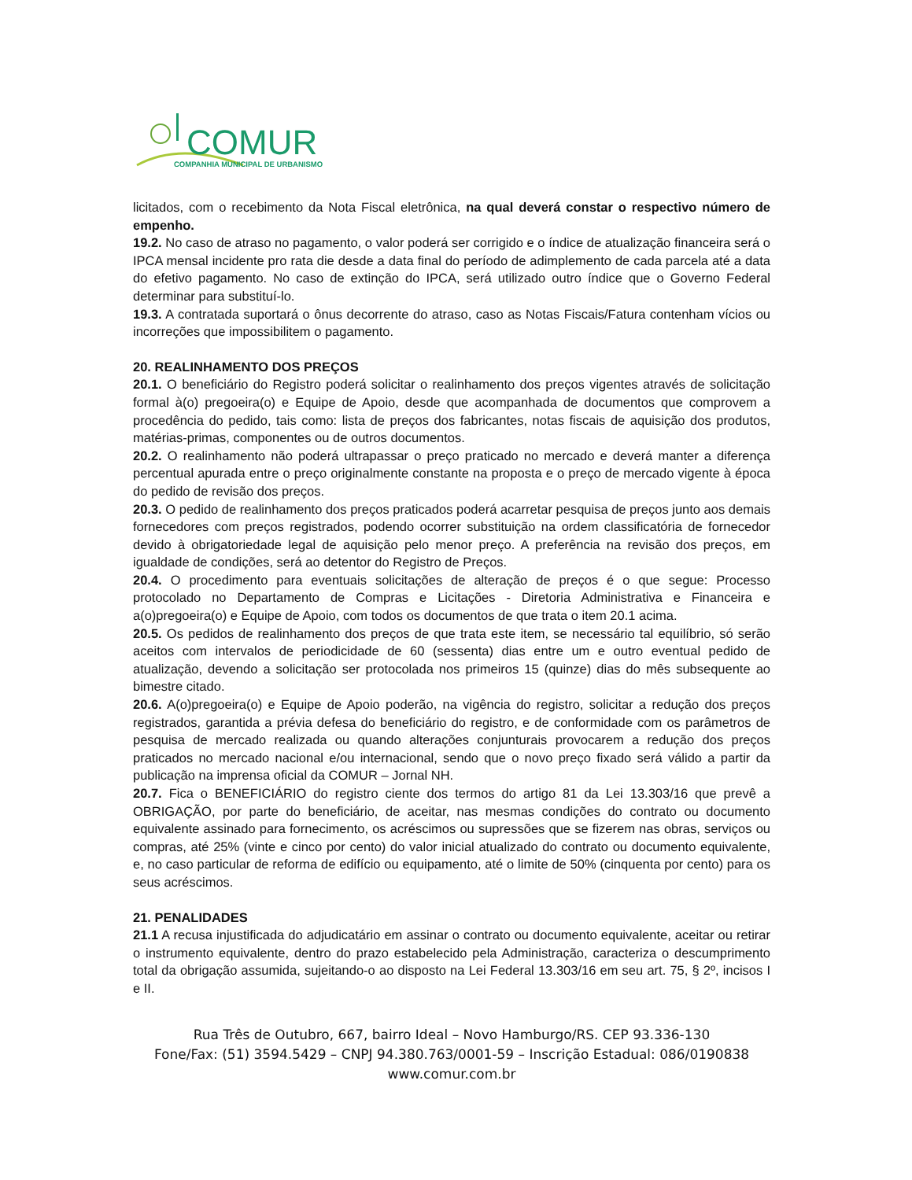COMUR
COMPANHIA MUNICIPAL DE URBANISMO
licitados, com o recebimento da Nota Fiscal eletrônica, na qual deverá constar o respectivo número de empenho.
19.2. No caso de atraso no pagamento, o valor poderá ser corrigido e o índice de atualização financeira será o IPCA mensal incidente pro rata die desde a data final do período de adimplemento de cada parcela até a data do efetivo pagamento. No caso de extinção do IPCA, será utilizado outro índice que o Governo Federal determinar para substituí-lo.
19.3. A contratada suportará o ônus decorrente do atraso, caso as Notas Fiscais/Fatura contenham vícios ou incorreções que impossibilitem o pagamento.
20. REALINHAMENTO DOS PREÇOS
20.1. O beneficiário do Registro poderá solicitar o realinhamento dos preços vigentes através de solicitação formal à(o) pregoeira(o) e Equipe de Apoio, desde que acompanhada de documentos que comprovem a procedência do pedido, tais como: lista de preços dos fabricantes, notas fiscais de aquisição dos produtos, matérias-primas, componentes ou de outros documentos.
20.2. O realinhamento não poderá ultrapassar o preço praticado no mercado e deverá manter a diferença percentual apurada entre o preço originalmente constante na proposta e o preço de mercado vigente à época do pedido de revisão dos preços.
20.3. O pedido de realinhamento dos preços praticados poderá acarretar pesquisa de preços junto aos demais fornecedores com preços registrados, podendo ocorrer substituição na ordem classificatória de fornecedor devido à obrigatoriedade legal de aquisição pelo menor preço. A preferência na revisão dos preços, em igualdade de condições, será ao detentor do Registro de Preços.
20.4. O procedimento para eventuais solicitações de alteração de preços é o que segue: Processo protocolado no Departamento de Compras e Licitações - Diretoria Administrativa e Financeira e a(o)pregoeira(o) e Equipe de Apoio, com todos os documentos de que trata o item 20.1 acima.
20.5. Os pedidos de realinhamento dos preços de que trata este item, se necessário tal equilíbrio, só serão aceitos com intervalos de periodicidade de 60 (sessenta) dias entre um e outro eventual pedido de atualização, devendo a solicitação ser protocolada nos primeiros 15 (quinze) dias do mês subsequente ao bimestre citado.
20.6. A(o)pregoeira(o) e Equipe de Apoio poderão, na vigência do registro, solicitar a redução dos preços registrados, garantida a prévia defesa do beneficiário do registro, e de conformidade com os parâmetros de pesquisa de mercado realizada ou quando alterações conjunturais provocarem a redução dos preços praticados no mercado nacional e/ou internacional, sendo que o novo preço fixado será válido a partir da publicação na imprensa oficial da COMUR – Jornal NH.
20.7. Fica o BENEFICIÁRIO do registro ciente dos termos do artigo 81 da Lei 13.303/16 que prevê a OBRIGAÇÃO, por parte do beneficiário, de aceitar, nas mesmas condições do contrato ou documento equivalente assinado para fornecimento, os acréscimos ou supressões que se fizerem nas obras, serviços ou compras, até 25% (vinte e cinco por cento) do valor inicial atualizado do contrato ou documento equivalente, e, no caso particular de reforma de edifício ou equipamento, até o limite de 50% (cinquenta por cento) para os seus acréscimos.
21. PENALIDADES
21.1 A recusa injustificada do adjudicatário em assinar o contrato ou documento equivalente, aceitar ou retirar o instrumento equivalente, dentro do prazo estabelecido pela Administração, caracteriza o descumprimento total da obrigação assumida, sujeitando-o ao disposto na Lei Federal 13.303/16 em seu art. 75, § 2º, incisos I e II.
Rua Três de Outubro, 667, bairro Ideal – Novo Hamburgo/RS. CEP 93.336-130
Fone/Fax: (51) 3594.5429 – CNPJ 94.380.763/0001-59 – Inscrição Estadual: 086/0190838
www.comur.com.br